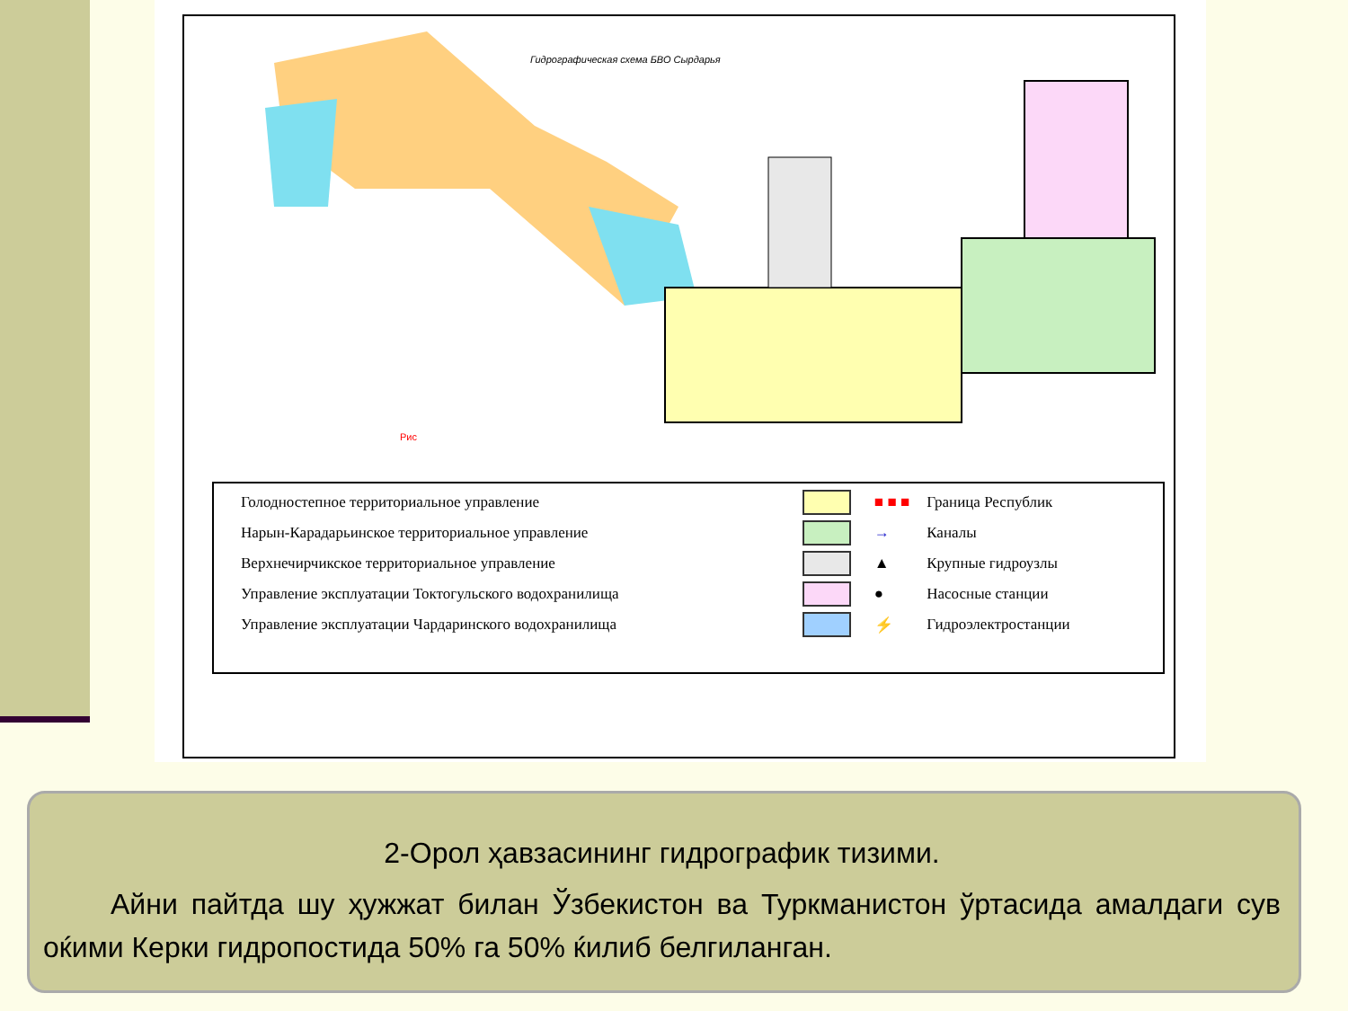Гидрографическая схема БВО Сырдарья
Рис
| Голодностепное территориальное управление | | ■ ■ ■ | Граница Республик |
| Нарын-Карадарьинское территориальное управление | | → | Каналы |
| Верхнечирчикское территориальное управление | | ▲ | Крупные гидроузлы |
| Управление эксплуатации Токтогульского водохранилища | | ● | Насосные станции |
| Управление эксплуатации Чардаринского водохранилища | | ⚡ | Гидроэлектростанции |
2-Орол ҳавзасининг гидрографик тизими.
Айни пайтда шу ҳужжат билан Ўзбекистон ва Туркманистон ўртасида амалдаги сув оќими Керки гидропостида 50% га 50% ќилиб белгиланган.